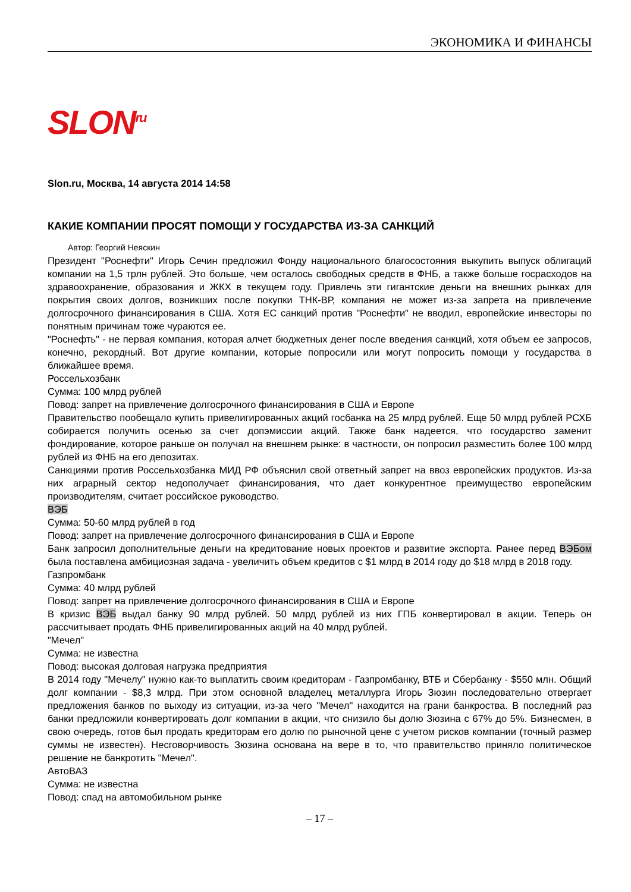ЭКОНОМИКА И ФИНАНСЫ
SLON<sup>ru</sup>
Slon.ru, Москва, 14 августа 2014 14:58
КАКИЕ КОМПАНИИ ПРОСЯТ ПОМОЩИ У ГОСУДАРСТВА ИЗ-ЗА САНКЦИЙ
Автор: Георгий Неяскин
Президент "Роснефти" Игорь Сечин предложил Фонду национального благосостояния выкупить выпуск облигаций компании на 1,5 трлн рублей. Это больше, чем осталось свободных средств в ФНБ, а также больше госрасходов на здравоохранение, образования и ЖКХ в текущем году. Привлечь эти гигантские деньги на внешних рынках для покрытия своих долгов, возникших после покупки ТНК-ВР, компания не может из-за запрета на привлечение долгосрочного финансирования в США. Хотя ЕС санкций против "Роснефти" не вводил, европейские инвесторы по понятным причинам тоже чураются ее.
"Роснефть" - не первая компания, которая алчет бюджетных денег после введения санкций, хотя объем ее запросов, конечно, рекордный. Вот другие компании, которые попросили или могут попросить помощи у государства в ближайшее время.
Россельхозбанк
Сумма: 100 млрд рублей
Повод: запрет на привлечение долгосрочного финансирования в США и Европе
Правительство пообещало купить привелигированных акций госбанка на 25 млрд рублей. Еще 50 млрд рублей РСХБ собирается получить осенью за счет допэмиссии акций. Также банк надеется, что государство заменит фондирование, которое раньше он получал на внешнем рынке: в частности, он попросил разместить более 100 млрд рублей из ФНБ на его депозитах.
Санкциями против Россельхозбанка МИД РФ объяснил свой ответный запрет на ввоз европейских продуктов. Из-за них аграрный сектор недополучает финансирования, что дает конкурентное преимущество европейским производителям, считает российское руководство.
ВЭБ
Сумма: 50-60 млрд рублей в год
Повод: запрет на привлечение долгосрочного финансирования в США и Европе
Банк запросил дополнительные деньги на кредитование новых проектов и развитие экспорта. Ранее перед ВЭБом была поставлена амбициозная задача - увеличить объем кредитов с $1 млрд в 2014 году до $18 млрд в 2018 году.
Газпромбанк
Сумма: 40 млрд рублей
Повод: запрет на привлечение долгосрочного финансирования в США и Европе
В кризис ВЭБ выдал банку 90 млрд рублей. 50 млрд рублей из них ГПБ конвертировал в акции. Теперь он рассчитывает продать ФНБ привелигированных акций на 40 млрд рублей.
"Мечел"
Сумма: не известна
Повод: высокая долговая нагрузка предприятия
В 2014 году "Мечелу" нужно как-то выплатить своим кредиторам - Газпромбанку, ВТБ и Сбербанку - $550 млн. Общий долг компании - $8,3 млрд. При этом основной владелец металлурга Игорь Зюзин последовательно отвергает предложения банков по выходу из ситуации, из-за чего "Мечел" находится на грани банкроства. В последний раз банки предложили конвертировать долг компании в акции, что снизило бы долю Зюзина с 67% до 5%. Бизнесмен, в свою очередь, готов был продать кредиторам его долю по рыночной цене с учетом рисков компании (точный размер суммы не известен). Несговорчивость Зюзина основана на вере в то, что правительство приняло политическое решение не банкротить "Мечел".
АвтоВАЗ
Сумма: не известна
Повод: спад на автомобильном рынке
– 17 –